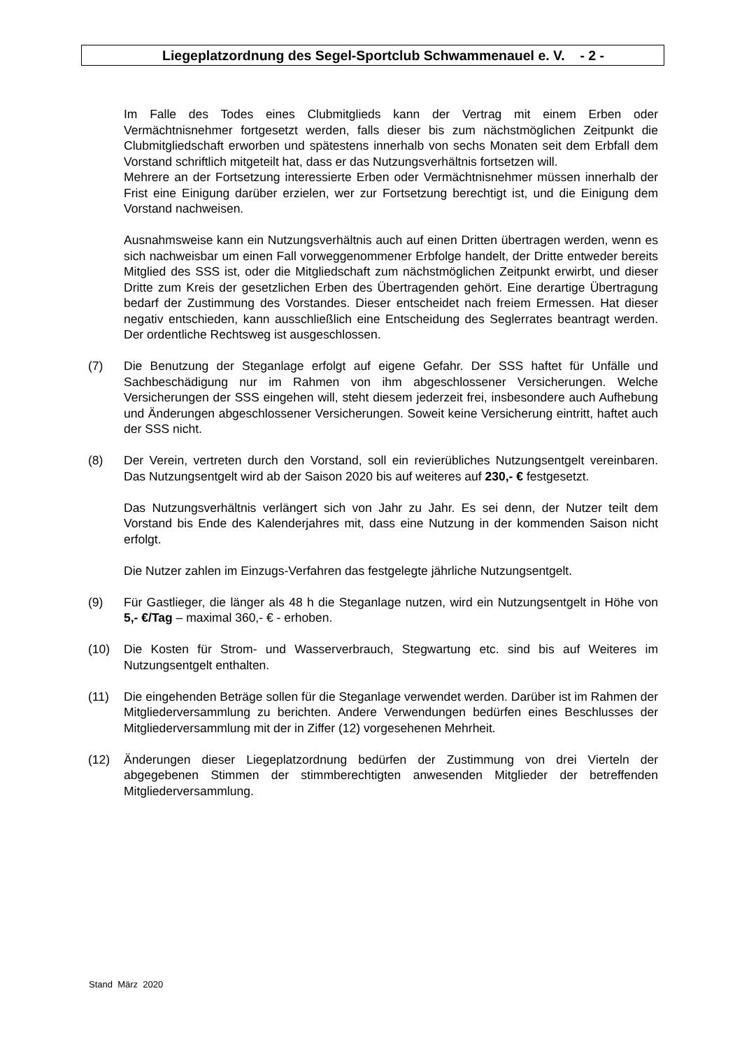Liegeplatzordnung des Segel-Sportclub Schwammenauel e. V. - 2 -
Im Falle des Todes eines Clubmitglieds kann der Vertrag mit einem Erben oder Vermächtnisnehmer fortgesetzt werden, falls dieser bis zum nächstmöglichen Zeitpunkt die Clubmitgliedschaft erworben und spätestens innerhalb von sechs Monaten seit dem Erbfall dem Vorstand schriftlich mitgeteilt hat, dass er das Nutzungsverhältnis fortsetzen will.
Mehrere an der Fortsetzung interessierte Erben oder Vermächtnisnehmer müssen innerhalb der Frist eine Einigung darüber erzielen, wer zur Fortsetzung berechtigt ist, und die Einigung dem Vorstand nachweisen.
Ausnahmsweise kann ein Nutzungsverhältnis auch auf einen Dritten übertragen werden, wenn es sich nachweisbar um einen Fall vorweggenommener Erbfolge handelt, der Dritte entweder bereits Mitglied des SSS ist, oder die Mitgliedschaft zum nächstmöglichen Zeitpunkt erwirbt, und dieser Dritte zum Kreis der gesetzlichen Erben des Übertragenden gehört. Eine derartige Übertragung bedarf der Zustimmung des Vorstandes. Dieser entscheidet nach freiem Ermessen. Hat dieser negativ entschieden, kann ausschließlich eine Entscheidung des Seglerrates beantragt werden. Der ordentliche Rechtsweg ist ausgeschlossen.
(7) Die Benutzung der Steganlage erfolgt auf eigene Gefahr. Der SSS haftet für Unfälle und Sachbeschädigung nur im Rahmen von ihm abgeschlossener Versicherungen. Welche Versicherungen der SSS eingehen will, steht diesem jederzeit frei, insbesondere auch Aufhebung und Änderungen abgeschlossener Versicherungen. Soweit keine Versicherung eintritt, haftet auch der SSS nicht.
(8) Der Verein, vertreten durch den Vorstand, soll ein revierübliches Nutzungsentgelt vereinbaren. Das Nutzungsentgelt wird ab der Saison 2020 bis auf weiteres auf 230,- € festgesetzt.
Das Nutzungsverhältnis verlängert sich von Jahr zu Jahr. Es sei denn, der Nutzer teilt dem Vorstand bis Ende des Kalenderjahres mit, dass eine Nutzung in der kommenden Saison nicht erfolgt.
Die Nutzer zahlen im Einzugs-Verfahren das festgelegte jährliche Nutzungsentgelt.
(9) Für Gastlieger, die länger als 48 h die Steganlage nutzen, wird ein Nutzungsentgelt in Höhe von 5,- €/Tag – maximal 360,- € - erhoben.
(10) Die Kosten für Strom- und Wasserverbrauch, Stegwartung etc. sind bis auf Weiteres im Nutzungsentgelt enthalten.
(11) Die eingehenden Beträge sollen für die Steganlage verwendet werden. Darüber ist im Rahmen der Mitgliederversammlung zu berichten. Andere Verwendungen bedürfen eines Beschlusses der Mitgliederversammlung mit der in Ziffer (12) vorgesehenen Mehrheit.
(12) Änderungen dieser Liegeplatzordnung bedürfen der Zustimmung von drei Vierteln der abgegebenen Stimmen der stimmberechtigten anwesenden Mitglieder der betreffenden Mitgliederversammlung.
Stand März 2020